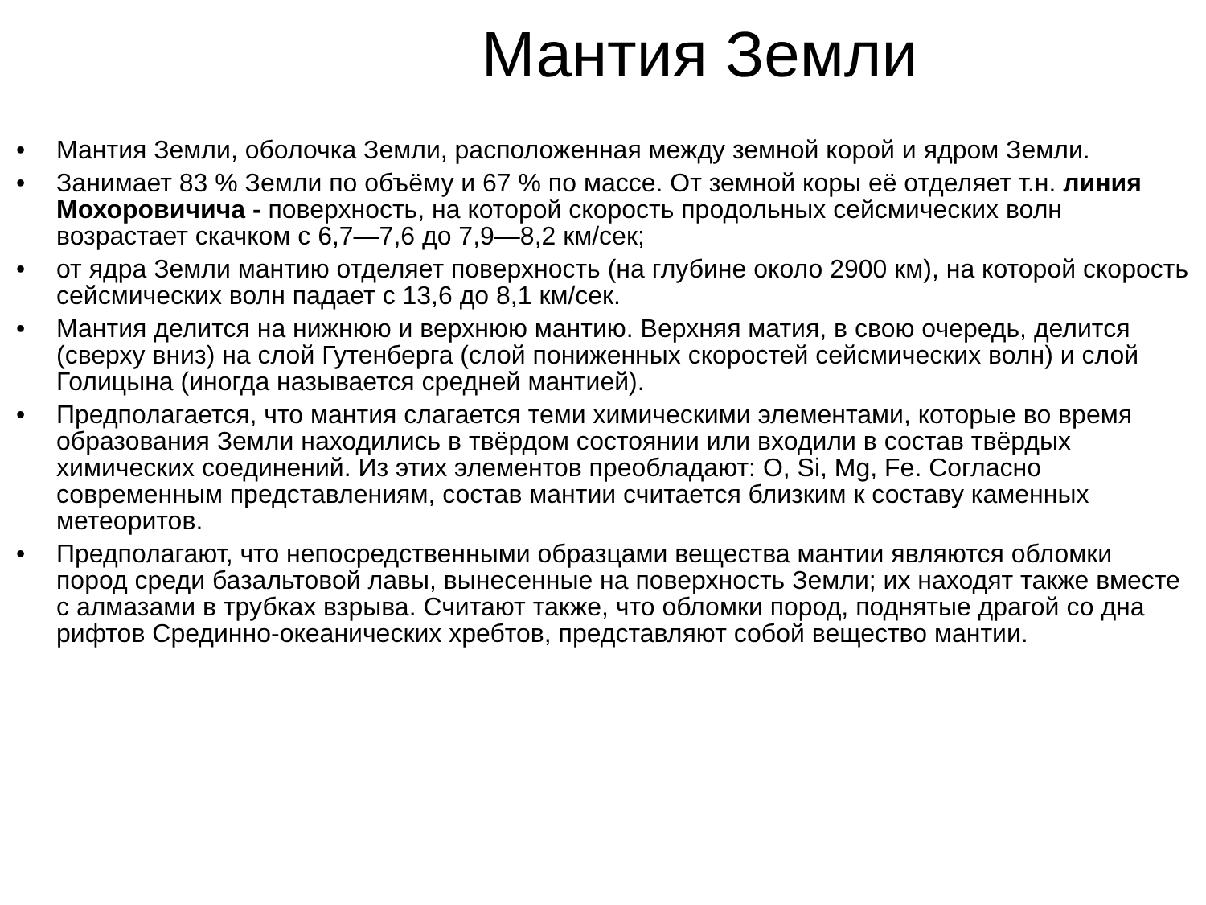Мантия Земли
• Мантия Земли, оболочка Земли, расположенная между земной корой и ядром Земли.
• Занимает 83 % Земли по объёму и 67 % по массе. От земной коры её отделяет т.н. линия Мохоровичича - поверхность, на которой скорость продольных сейсмических волн возрастает скачком с 6,7—7,6 до 7,9—8,2 км/сек;
• от ядра Земли мантию отделяет поверхность (на глубине около 2900 км), на которой скорость сейсмических волн падает с 13,6 до 8,1 км/сек.
• Мантия делится на нижнюю и верхнюю мантию. Верхняя матия, в свою очередь, делится (сверху вниз) на слой Гутенберга (слой пониженных скоростей сейсмических волн) и слой Голицына (иногда называется средней мантией).
• Предполагается, что мантия слагается теми химическими элементами, которые во время образования Земли находились в твёрдом состоянии или входили в состав твёрдых химических соединений. Из этих элементов преобладают: O, Si, Mg, Fe. Согласно современным представлениям, состав мантии считается близким к составу каменных метеоритов.
• Предполагают, что непосредственными образцами вещества мантии являются обломки пород среди базальтовой лавы, вынесенные на поверхность Земли; их находят также вместе с алмазами в трубках взрыва. Считают также, что обломки пород, поднятые драгой со дна рифтов Срединно-океанических хребтов, представляют собой вещество мантии.